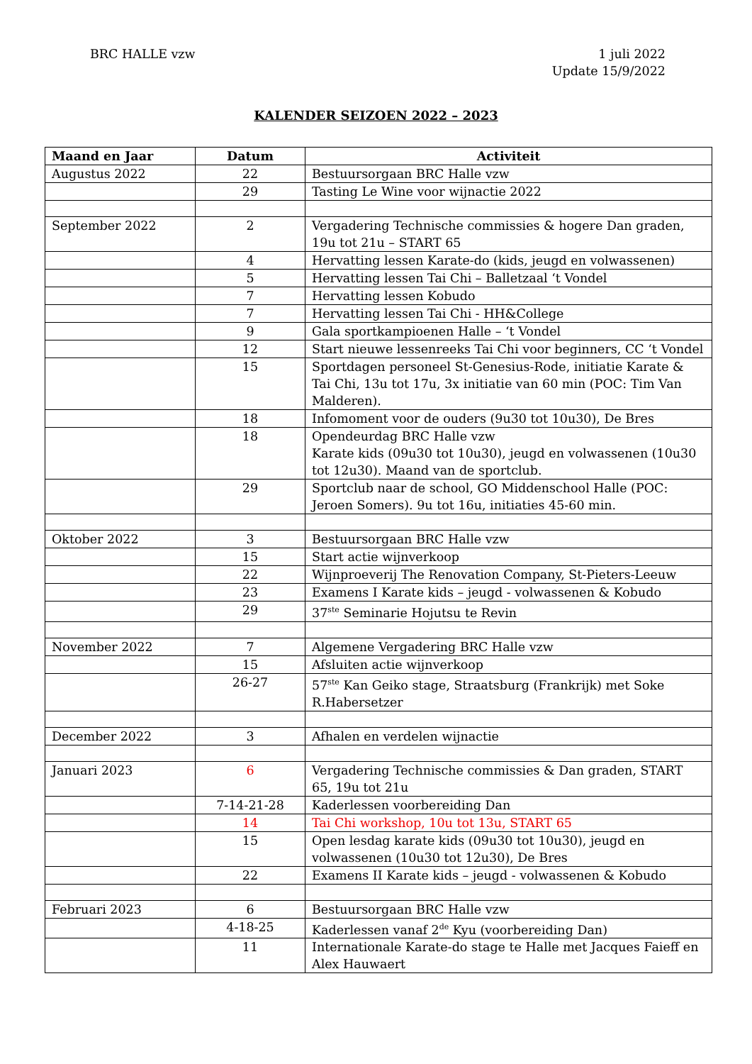BRC HALLE vzw 1 juli 2022
Update 15/9/2022
KALENDER SEIZOEN 2022 – 2023
| Maand en Jaar | Datum | Activiteit |
| --- | --- | --- |
| Augustus 2022 | 22 | Bestuursorgaan BRC Halle vzw |
| | 29 | Tasting Le Wine voor wijnactie 2022 |
| September 2022 | 2 | Vergadering Technische commissies & hogere Dan graden, 19u tot 21u – START 65 |
| | 4 | Hervatting lessen Karate-do (kids, jeugd en volwassenen) |
| | 5 | Hervatting lessen Tai Chi – Balletzaal ‘t Vondel |
| | 7 | Hervatting lessen Kobudo |
| | 7 | Hervatting lessen Tai Chi - HH&College |
| | 9 | Gala sportkampioenen Halle – ‘t Vondel |
| | 12 | Start nieuwe lessenreeks Tai Chi voor beginners, CC ‘t Vondel |
| | 15 | Sportdagen personeel St-Genesius-Rode, initiatie Karate & Tai Chi, 13u tot 17u, 3x initiatie van 60 min (POC: Tim Van Malderen). |
| | 18 | Infomoment voor de ouders (9u30 tot 10u30), De Bres |
| | 18 | Opendeurdag BRC Halle vzw Karate kids (09u30 tot 10u30), jeugd en volwassenen (10u30 tot 12u30). Maand van de sportclub. |
| | 29 | Sportclub naar de school, GO Middenschool Halle (POC: Jeroen Somers). 9u tot 16u, initiaties 45-60 min. |
| Oktober 2022 | 3 | Bestuursorgaan BRC Halle vzw |
| | 15 | Start actie wijnverkoop |
| | 22 | Wijnproeverij The Renovation Company, St-Pieters-Leeuw |
| | 23 | Examens I Karate kids – jeugd - volwassenen & Kobudo |
| | 29 | 37<sup>ste</sup> Seminarie Hojutsu te Revin |
| November 2022 | 7 | Algemene Vergadering BRC Halle vzw |
| | 15 | Afsluiten actie wijnverkoop |
| | 26-27 | 57<sup>ste</sup> Kan Geiko stage, Straatsburg (Frankrijk) met Soke R.Habersetzer |
| December 2022 | 3 | Afhalen en verdelen wijnactie |
| Januari 2023 | 6 | Vergadering Technische commissies & Dan graden, START 65, 19u tot 21u |
| | 7-14-21-28 | Kaderlessen voorbereiding Dan |
| | 14 | Tai Chi workshop, 10u tot 13u, START 65 |
| | 15 | Open lesdag karate kids (09u30 tot 10u30), jeugd en volwassenen (10u30 tot 12u30), De Bres |
| | 22 | Examens II Karate kids – jeugd - volwassenen & Kobudo |
| Februari 2023 | 6 | Bestuursorgaan BRC Halle vzw |
| | 4-18-25 | Kaderlessen vanaf 2<sup>de</sup> Kyu (voorbereiding Dan) |
| | 11 | Internationale Karate-do stage te Halle met Jacques Faieff en Alex Hauwaert |